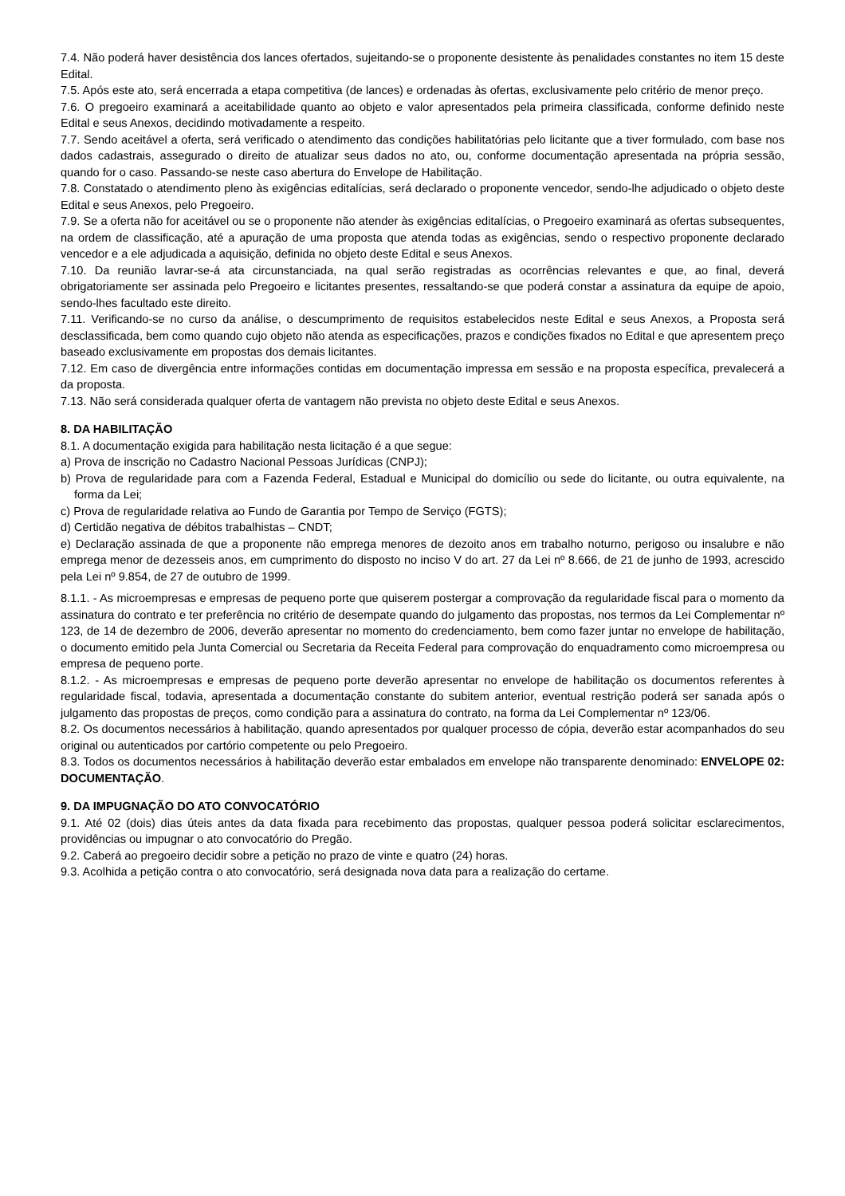7.4. Não poderá haver desistência dos lances ofertados, sujeitando-se o proponente desistente às penalidades constantes no item 15 deste Edital.
7.5. Após este ato, será encerrada a etapa competitiva (de lances) e ordenadas às ofertas, exclusivamente pelo critério de menor preço.
7.6. O pregoeiro examinará a aceitabilidade quanto ao objeto e valor apresentados pela primeira classificada, conforme definido neste Edital e seus Anexos, decidindo motivadamente a respeito.
7.7. Sendo aceitável a oferta, será verificado o atendimento das condições habilitatórias pelo licitante que a tiver formulado, com base nos dados cadastrais, assegurado o direito de atualizar seus dados no ato, ou, conforme documentação apresentada na própria sessão, quando for o caso. Passando-se neste caso abertura do Envelope de Habilitação.
7.8. Constatado o atendimento pleno às exigências editalícias, será declarado o proponente vencedor, sendo-lhe adjudicado o objeto deste Edital e seus Anexos, pelo Pregoeiro.
7.9. Se a oferta não for aceitável ou se o proponente não atender às exigências editalícias, o Pregoeiro examinará as ofertas subsequentes, na ordem de classificação, até a apuração de uma proposta que atenda todas as exigências, sendo o respectivo proponente declarado vencedor e a ele adjudicada a aquisição, definida no objeto deste Edital e seus Anexos.
7.10. Da reunião lavrar-se-á ata circunstanciada, na qual serão registradas as ocorrências relevantes e que, ao final, deverá obrigatoriamente ser assinada pelo Pregoeiro e licitantes presentes, ressaltando-se que poderá constar a assinatura da equipe de apoio, sendo-lhes facultado este direito.
7.11. Verificando-se no curso da análise, o descumprimento de requisitos estabelecidos neste Edital e seus Anexos, a Proposta será desclassificada, bem como quando cujo objeto não atenda as especificações, prazos e condições fixados no Edital e que apresentem preço baseado exclusivamente em propostas dos demais licitantes.
7.12. Em caso de divergência entre informações contidas em documentação impressa em sessão e na proposta específica, prevalecerá a da proposta.
7.13. Não será considerada qualquer oferta de vantagem não prevista no objeto deste Edital e seus Anexos.
8. DA HABILITAÇÃO
8.1. A documentação exigida para habilitação nesta licitação é a que segue:
a) Prova de inscrição no Cadastro Nacional Pessoas Jurídicas (CNPJ);
b) Prova de regularidade para com a Fazenda Federal, Estadual e Municipal do domicílio ou sede do licitante, ou outra equivalente, na forma da Lei;
c) Prova de regularidade relativa ao Fundo de Garantia por Tempo de Serviço (FGTS);
d) Certidão negativa de débitos trabalhistas – CNDT;
e) Declaração assinada de que a proponente não emprega menores de dezoito anos em trabalho noturno, perigoso ou insalubre e não emprega menor de dezesseis anos, em cumprimento do disposto no inciso V do art. 27 da Lei nº 8.666, de 21 de junho de 1993, acrescido pela Lei nº 9.854, de 27 de outubro de 1999.
8.1.1. - As microempresas e empresas de pequeno porte que quiserem postergar a comprovação da regularidade fiscal para o momento da assinatura do contrato e ter preferência no critério de desempate quando do julgamento das propostas, nos termos da Lei Complementar nº 123, de 14 de dezembro de 2006, deverão apresentar no momento do credenciamento, bem como fazer juntar no envelope de habilitação, o documento emitido pela Junta Comercial ou Secretaria da Receita Federal para comprovação do enquadramento como microempresa ou empresa de pequeno porte.
8.1.2. - As microempresas e empresas de pequeno porte deverão apresentar no envelope de habilitação os documentos referentes à regularidade fiscal, todavia, apresentada a documentação constante do subitem anterior, eventual restrição poderá ser sanada após o julgamento das propostas de preços, como condição para a assinatura do contrato, na forma da Lei Complementar nº 123/06.
8.2. Os documentos necessários à habilitação, quando apresentados por qualquer processo de cópia, deverão estar acompanhados do seu original ou autenticados por cartório competente ou pelo Pregoeiro.
8.3. Todos os documentos necessários à habilitação deverão estar embalados em envelope não transparente denominado: ENVELOPE 02: DOCUMENTAÇÃO.
9. DA IMPUGNAÇÃO DO ATO CONVOCATÓRIO
9.1. Até 02 (dois) dias úteis antes da data fixada para recebimento das propostas, qualquer pessoa poderá solicitar esclarecimentos, providências ou impugnar o ato convocatório do Pregão.
9.2. Caberá ao pregoeiro decidir sobre a petição no prazo de vinte e quatro (24) horas.
9.3. Acolhida a petição contra o ato convocatório, será designada nova data para a realização do certame.